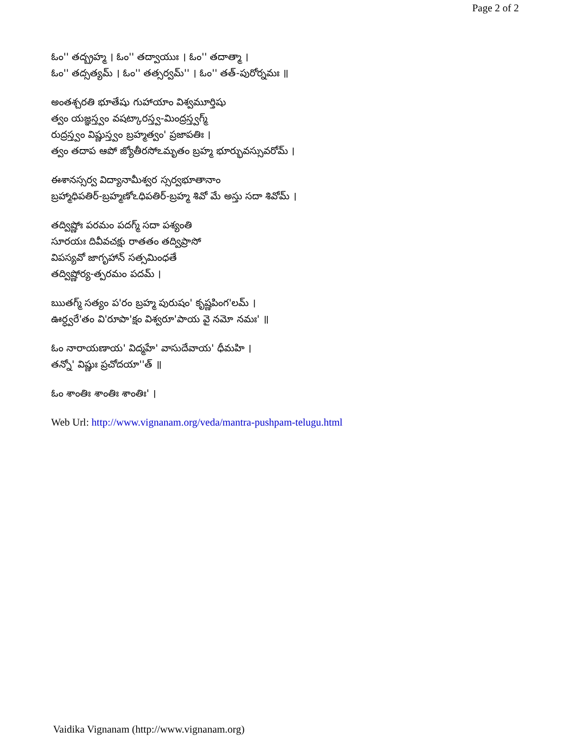Page 2 of 2
ఓం'' తద్బ్రహ్మ । ఓం'' తద్వాయుః । ఓం'' తదాత్మా ।
ఓం'' తద్సత్యమ్ । ఓం'' తత్సర్వమ్'' । ఓం'' తత్-పురోర్నమః ॥
అంతశ్చరతి భూతేషు గుహాయాం విశ్వమూర్తిషు
త్వం యజ్ఞస్త్వం వషట్కారస్త్వ-మింద్రస్త్వగ్మ్
రుద్రస్త్వం విష్ణుస్త్వం బ్రహ్మత్వం' ప్రజాపతిః ।
త్వం తదాప ఆపో జ్యోతీరసోఽమృతం బ్రహ్మ భూర్భువస్సువరోమ్ ।
ఈశానస్సర్వ విద్యానామీశ్వర స్సర్వభూతానాం
బ్రహ్మాధిపతిర్-బ్రహ్మణోఽధిపతిర్-బ్రహ్మ శివో మే అస్తు సదా శివోమ్ ।
తద్విష్ణోః పరమం పదగ్మ్ సదా పశ్యంతి
సూరయః దివీవచక్షు రాతతం తద్విప్రాసో
విపస్యవో జాగృహాన్ సత్సమింధతే
తద్విష్ణోర్య-త్పరమం పదమ్ ।
ఋతగ్మ్ సత్యం ప'రం బ్రహ్మ పురుషం' కృష్ణపింగ'లమ్ ।
ఊర్ధ్వరే'తం వి'రూపా'క్షం విశ్వరూ'పాయ వై నమో నమః' ॥
ఓం నారాయణాయ' విద్మహే' వాసుదేవాయ' ధీమహి ।
తన్నో' విష్ణుః ప్రచోదయా''త్ ॥
ఓం శాంతిః శాంతిః శాంతిః' ।
Web Url: http://www.vignanam.org/veda/mantra-pushpam-telugu.html
Vaidika Vignanam (http://www.vignanam.org)